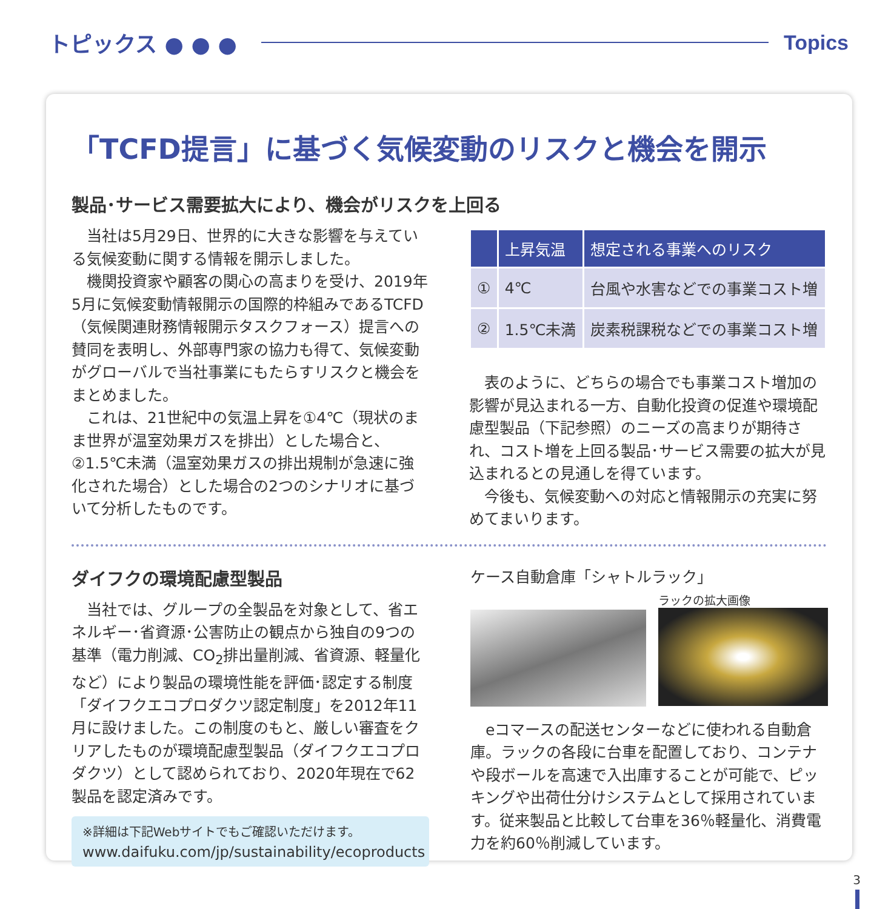トピックス ● ● ● Topics
「TCFD提言」に基づく気候変動のリスクと機会を開示
製品･サービス需要拡大により、機会がリスクを上回る
当社は5月29日、世界的に大きな影響を与えている気候変動に関する情報を開示しました。
機関投資家や顧客の関心の高まりを受け、2019年5月に気候変動情報開示の国際的枠組みであるTCFD（気候関連財務情報開示タスクフォース）提言への賛同を表明し、外部専門家の協力も得て、気候変動がグローバルで当社事業にもたらすリスクと機会をまとめました。
これは、21世紀中の気温上昇を①4℃（現状のまま世界が温室効果ガスを排出）とした場合と、②1.5℃未満（温室効果ガスの排出規制が急速に強化された場合）とした場合の2つのシナリオに基づいて分析したものです。
| | 上昇気温 | 想定される事業へのリスク |
| --- | --- | --- |
| ① | 4℃ | 台風や水害などでの事業コスト増 |
| ② | 1.5℃未満 | 炭素税課税などでの事業コスト増 |
表のように、どちらの場合でも事業コスト増加の影響が見込まれる一方、自動化投資の促進や環境配慮型製品（下記参照）のニーズの高まりが期待され、コスト増を上回る製品･サービス需要の拡大が見込まれるとの見通しを得ています。
今後も、気候変動への対応と情報開示の充実に努めてまいります。
ダイフクの環境配慮型製品
当社では、グループの全製品を対象として、省エネルギー･省資源･公害防止の観点から独自の9つの基準（電力削減、CO<sub>2</sub>排出量削減、省資源、軽量化など）により製品の環境性能を評価･認定する制度「ダイフクエコプロダクツ認定制度」を2012年11月に設けました。この制度のもと、厳しい審査をクリアしたものが環境配慮型製品（ダイフクエコプロダクツ）として認められており、2020年現在で62製品を認定済みです。
※詳細は下記Webサイトでもご確認いただけます。
www.daifuku.com/jp/sustainability/ecoproducts
ケース自動倉庫「シャトルラック」
ラックの拡大画像
eコマースの配送センターなどに使われる自動倉庫。ラックの各段に台車を配置しており、コンテナや段ボールを高速で入出庫することが可能で、ピッキングや出荷仕分けシステムとして採用されています。従来製品と比較して台車を36％軽量化、消費電力を約60％削減しています。
3